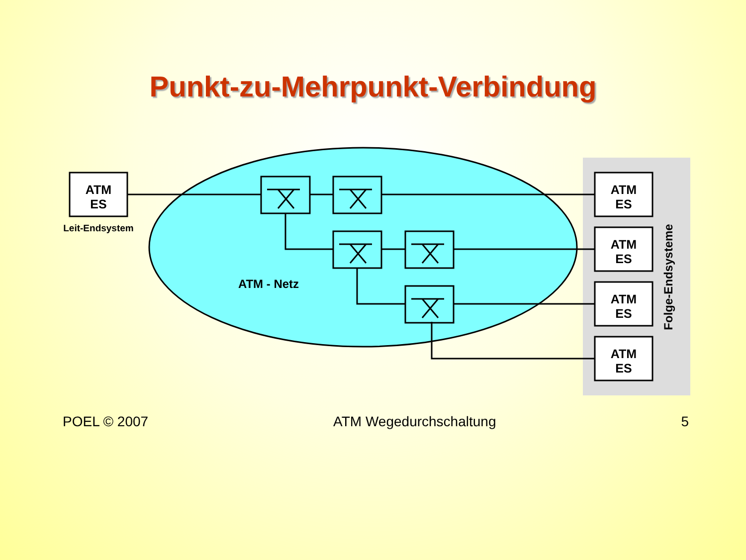Punkt-zu-Mehrpunkt-Verbindung
ATM
ES
ATM
ES
ATM
ES
ATM
ES
ATM
ES
Leit-Endsystem
ATM - Netz
Folge-Endsysteme
POEL © 2007 ATM Wegedurchschaltung 5